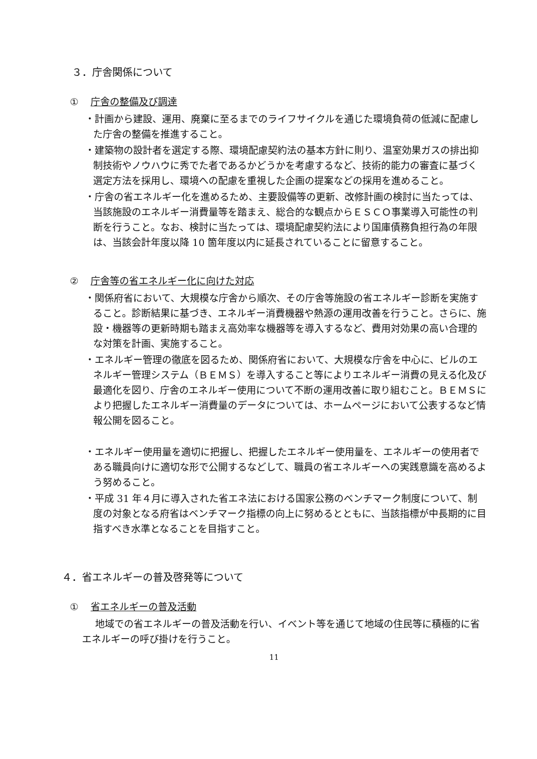３．庁舎関係について
① 庁舎の整備及び調達
・計画から建設、運用、廃棄に至るまでのライフサイクルを通じた環境負荷の低減に配慮した庁舎の整備を推進すること。
・建築物の設計者を選定する際、環境配慮契約法の基本方針に則り、温室効果ガスの排出抑制技術やノウハウに秀でた者であるかどうかを考慮するなど、技術的能力の審査に基づく選定方法を採用し、環境への配慮を重視した企画の提案などの採用を進めること。
・庁舎の省エネルギー化を進めるため、主要設備等の更新、改修計画の検討に当たっては、当該施設のエネルギー消費量等を踏まえ、総合的な観点からＥＳＣＯ事業導入可能性の判断を行うこと。なお、検討に当たっては、環境配慮契約法により国庫債務負担行為の年限は、当該会計年度以降 10 箇年度以内に延長されていることに留意すること。
② 庁舎等の省エネルギー化に向けた対応
・関係府省において、大規模な庁舎から順次、その庁舎等施設の省エネルギー診断を実施すること。診断結果に基づき、エネルギー消費機器や熱源の運用改善を行うこと。さらに、施設・機器等の更新時期も踏まえ高効率な機器等を導入するなど、費用対効果の高い合理的な対策を計画、実施すること。
・エネルギー管理の徹底を図るため、関係府省において、大規模な庁舎を中心に、ビルのエネルギー管理システム（ＢＥＭＳ）を導入すること等によりエネルギー消費の見える化及び最適化を図り、庁舎のエネルギー使用について不断の運用改善に取り組むこと。ＢＥＭＳにより把握したエネルギー消費量のデータについては、ホームページにおいて公表するなど情報公開を図ること。
・エネルギー使用量を適切に把握し、把握したエネルギー使用量を、エネルギーの使用者である職員向けに適切な形で公開するなどして、職員の省エネルギーへの実践意識を高めるよう努めること。
・平成 31 年４月に導入された省エネ法における国家公務のベンチマーク制度について、制度の対象となる府省はベンチマーク指標の向上に努めるとともに、当該指標が中長期的に目指すべき水準となることを目指すこと。
４．省エネルギーの普及啓発等について
① 省エネルギーの普及活動
地域での省エネルギーの普及活動を行い、イベント等を通じて地域の住民等に積極的に省エネルギーの呼び掛けを行うこと。
11